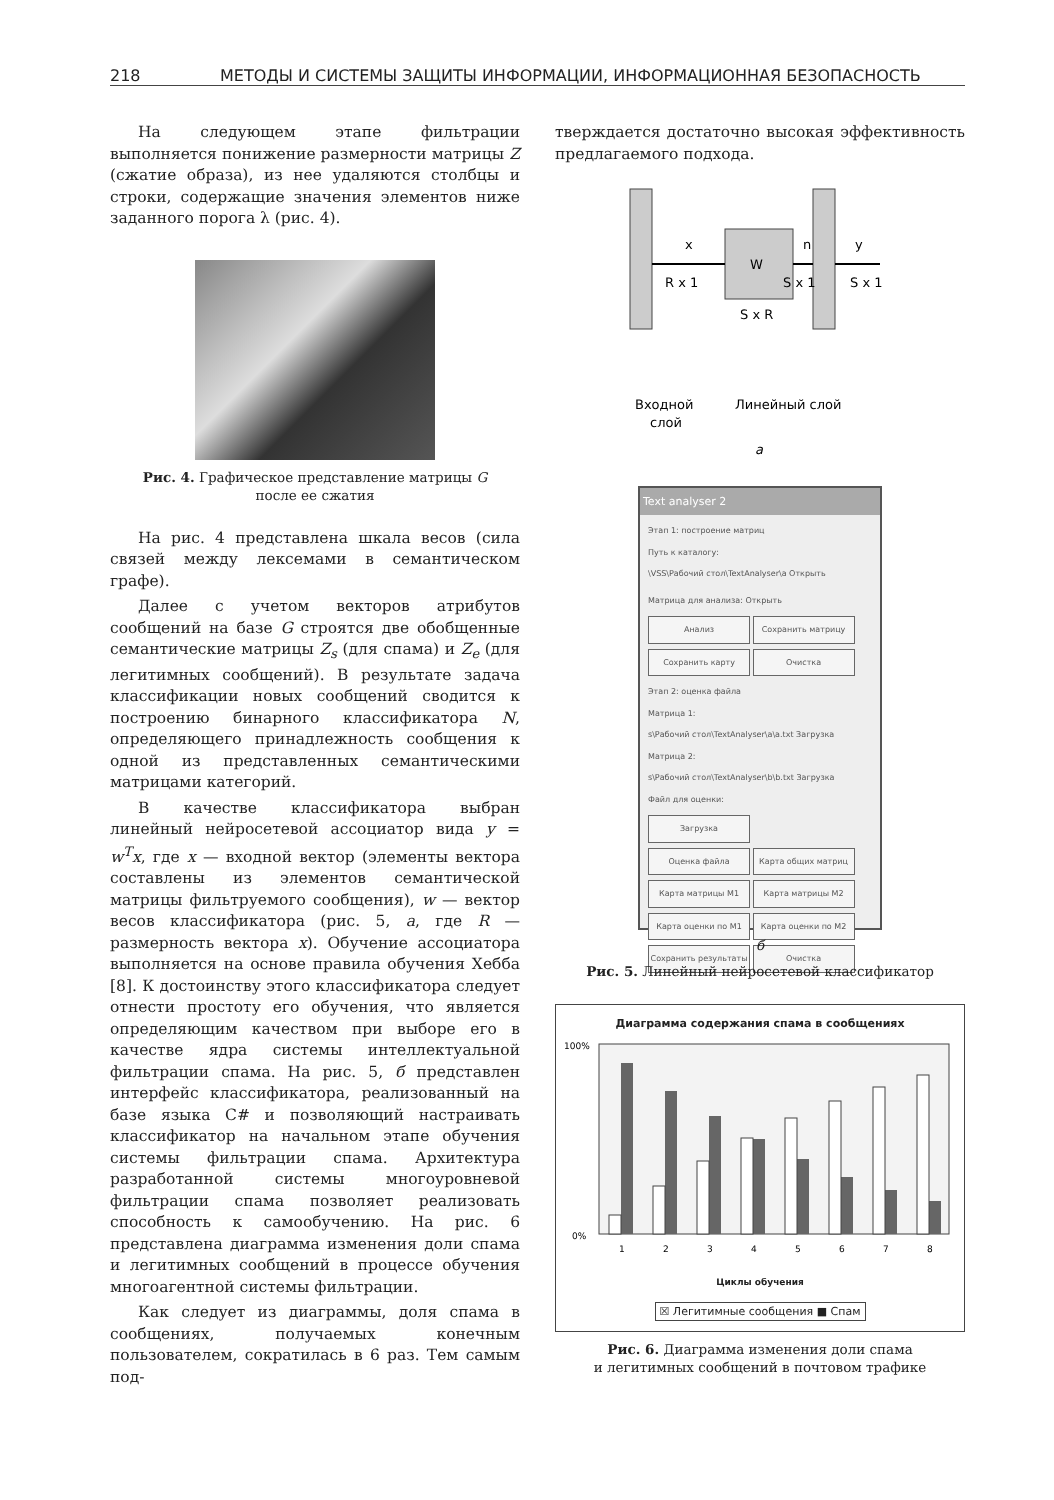218 МЕТОДЫ И СИСТЕМЫ ЗАЩИТЫ ИНФОРМАЦИИ, ИНФОРМАЦИОННАЯ БЕЗОПАСНОСТЬ
На следующем этапе фильтрации выполняется понижение размерности матрицы Z (сжатие образа), из нее удаляются столбцы и строки, содержащие значения элементов ниже заданного порога λ (рис. 4).
Рис. 4. Графическое представление матрицы G
после ее сжатия
На рис. 4 представлена шкала весов (сила связей между лексемами в семантическом графе).
Далее с учетом векторов атрибутов сообщений на базе G строятся две обобщенные семантические матрицы Z<sub>s</sub> (для спама) и Z<sub>e</sub> (для легитимных сообщений). В результате задача классификации новых сообщений сводится к построению бинарного классификатора N, определяющего принадлежность сообщения к одной из представленных семантическими матрицами категорий.
В качестве классификатора выбран линейный нейросетевой ассоциатор вида y = w<sup>T</sup>x, где x — входной вектор (элементы вектора составлены из элементов семантической матрицы фильтруемого сообщения), w — вектор весов классификатора (рис. 5, а, где R — размерность вектора x). Обучение ассоциатора выполняется на основе правила обучения Хебба [8]. К достоинству этого классификатора следует отнести простоту его обучения, что является определяющим качеством при выборе его в качестве ядра системы интеллектуальной фильтрации спама. На рис. 5, б представлен интерфейс классификатора, реализованный на базе языка C# и позволяющий настраивать классификатор на начальном этапе обучения системы фильтрации спама. Архитектура разработанной системы многоуровневой фильтрации спама позволяет реализовать способность к самообучению. На рис. 6 представлена диаграмма изменения доли спама и легитимных сообщений в процессе обучения многоагентной системы фильтрации.
Как следует из диаграммы, доля спама в сообщениях, получаемых конечным пользователем, сократилась в 6 раз. Тем самым под-
тверждается достаточно высокая эффективность предлагаемого подхода.
x
W
n
y
R x 1
S x 1
S x 1
S x R
Входной
слой
Линейный слой
а
Text analyser 2
Этап 1: построение матриц
Путь к каталогу:
\VSS\Рабочий стол\TextAnalyser\a Открыть
Матрица для анализа: Открыть
Анализ Сохранить матрицу
Сохранить карту Очистка
Этап 2: оценка файла
Матрица 1:
s\Рабочий стол\TextAnalyser\a\a.txt Загрузка
Матрица 2:
s\Рабочий стол\TextAnalyser\b\b.txt Загрузка
Файл для оценки:
Загрузка
Оценка файла Карта общих матриц
Карта матрицы М1 Карта матрицы М2
Карта оценки по М1 Карта оценки по М2
Сохранить результаты Очистка
б
Рис. 5. Линейный нейросетевой классификатор
Диаграмма содержания спама в сообщениях
100%
0%
1
2
3
4
5
6
7
8
Циклы обучения
☒ Легитимные сообщения ■ Спам
Рис. 6. Диаграмма изменения доли спама
и легитимных сообщений в почтовом трафике